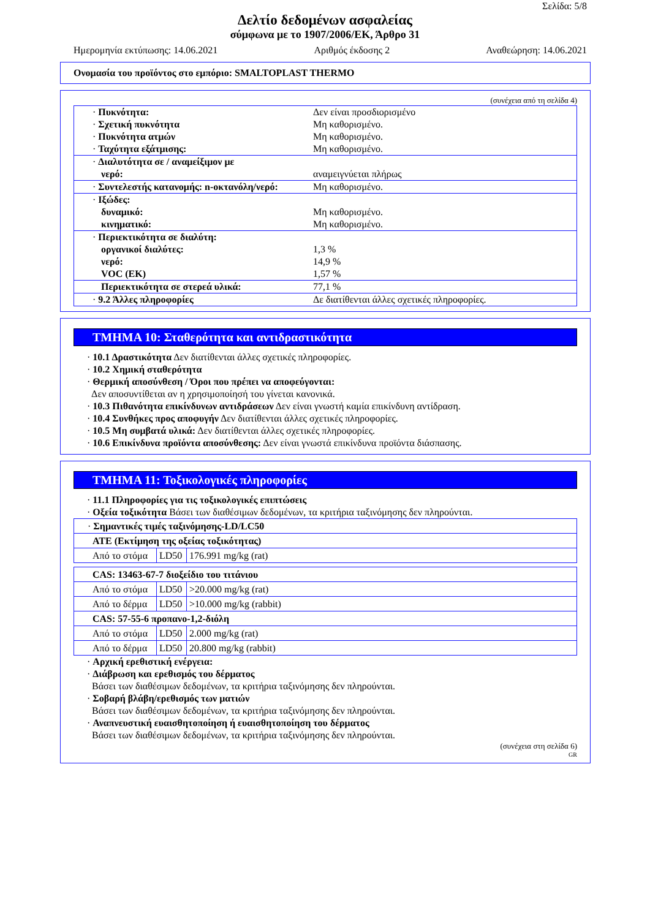Σελίδα: 5/8
Δελτίο δεδομένων ασφαλείας
σύμφωνα με το 1907/2006/ΕΚ, Άρθρο 31
Ημερομηνία εκτύπωσης: 14.06.2021 Αριθμός έκδοσης 2 Αναθεώρηση: 14.06.2021
Ονομασία του προϊόντος στο εμπόριο: SMALTOPLAST THERMO
(συνέχεια από τη σελίδα 4)
| · Πυκνότητα: | Δεν είναι προσδιορισμένο |
| · Σχετική πυκνότητα | Μη καθορισμένο. |
| · Πυκνότητα ατμών | Μη καθορισμένο. |
| · Ταχύτητα εξάτμισης: | Μη καθορισμένο. |
| · Διαλυτότητα σε / αναμείξιμον με νερό: | αναμειγνύεται πλήρως |
| · Συντελεστής κατανομής: n-οκτανόλη/νερό: | Μη καθορισμένο. |
| · Ιξώδες: δυναμικό: κινηματικό: | Μη καθορισμένο. Μη καθορισμένο. |
| · Περιεκτικότητα σε διαλύτη: οργανικοί διαλύτες: νερό: VOC (ΕΚ) | 1,3 % 14,9 % 1,57 % |
| Περιεκτικότητα σε στερεά υλικά: | 77,1 % |
| · 9.2 Άλλες πληροφορίες | Δε διατίθενται άλλες σχετικές πληροφορίες. |
ΤΜΗΜΑ 10: Σταθερότητα και αντιδραστικότητα
· 10.1 Δραστικότητα Δεν διατίθενται άλλες σχετικές πληροφορίες.
· 10.2 Χημική σταθερότητα
· Θερμική αποσύνθεση / Όροι που πρέπει να αποφεύγονται:
Δεν αποσυντίθεται αν η χρησιμοποίησή του γίνεται κανονικά.
· 10.3 Πιθανότητα επικίνδυνων αντιδράσεων Δεν είναι γνωστή καμία επικίνδυνη αντίδραση.
· 10.4 Συνθήκες προς αποφυγήν Δεν διατίθενται άλλες σχετικές πληροφορίες.
· 10.5 Μη συμβατά υλικά: Δεν διατίθενται άλλες σχετικές πληροφορίες.
· 10.6 Επικίνδυνα προϊόντα αποσύνθεσης: Δεν είναι γνωστά επικίνδυνα προϊόντα διάσπασης.
ΤΜΗΜΑ 11: Τοξικολογικές πληροφορίες
· 11.1 Πληροφορίες για τις τοξικολογικές επιπτώσεις
· Οξεία τοξικότητα Βάσει των διαθέσιμων δεδομένων, τα κριτήρια ταξινόμησης δεν πληρούνται.
| · Σημαντικές τιμές ταξινόμησης-LD/LC50 | | |
| ATE (Εκτίμηση της οξείας τοξικότητας) | | |
| Από το στόμα | LD50 | 176.991 mg/kg (rat) |
| CAS: 13463-67-7 διοξείδιο του τιτάνιου | | |
| Από το στόμα | LD50 | >20.000 mg/kg (rat) |
| Από το δέρμα | LD50 | >10.000 mg/kg (rabbit) |
| CAS: 57-55-6 προπανο-1,2-διόλη | | |
| Από το στόμα | LD50 | 2.000 mg/kg (rat) |
| Από το δέρμα | LD50 | 20.800 mg/kg (rabbit) |
· Αρχική ερεθιστική ενέργεια:
· Διάβρωση και ερεθισμός του δέρματος
Βάσει των διαθέσιμων δεδομένων, τα κριτήρια ταξινόμησης δεν πληρούνται.
· Σοβαρή βλάβη/ερεθισμός των ματιών
Βάσει των διαθέσιμων δεδομένων, τα κριτήρια ταξινόμησης δεν πληρούνται.
· Αναπνευστική ευαισθητοποίηση ή ευαισθητοποίηση του δέρματος
Βάσει των διαθέσιμων δεδομένων, τα κριτήρια ταξινόμησης δεν πληρούνται.
(συνέχεια στη σελίδα 6)
GR